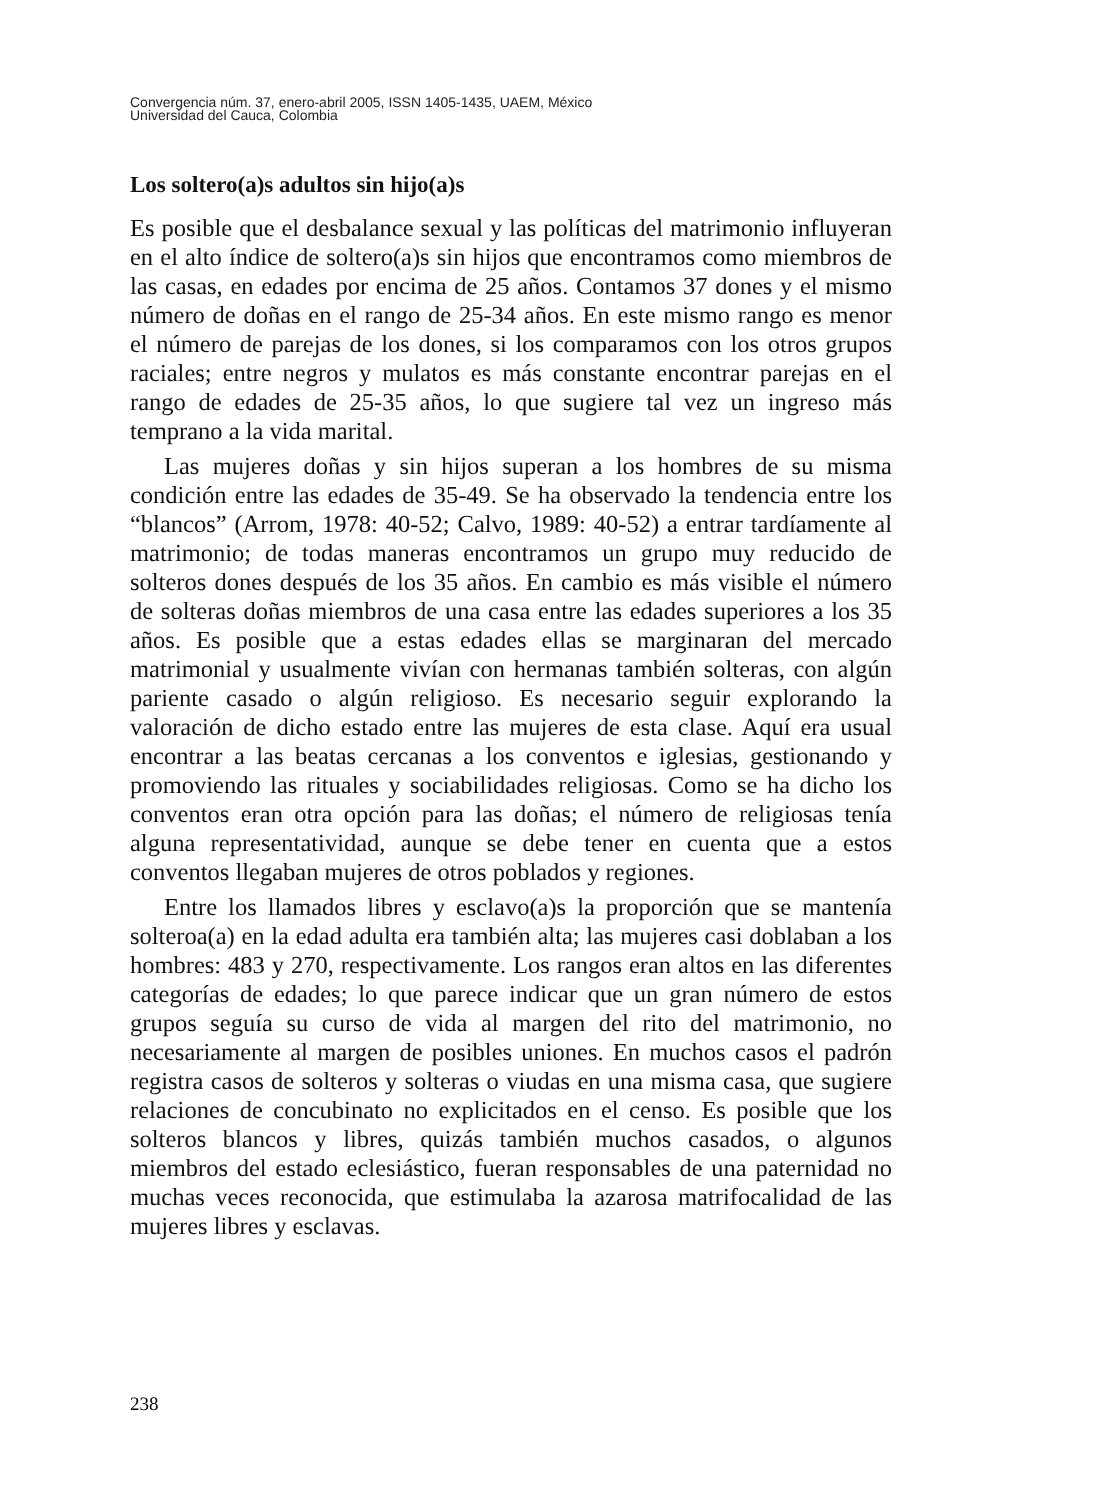Convergencia núm. 37, enero-abril 2005, ISSN 1405-1435, UAEM, México
Universidad del Cauca, Colombia
Los soltero(a)s adultos sin hijo(a)s
Es posible que el desbalance sexual y las políticas del matrimonio influyeran en el alto índice de soltero(a)s sin hijos que encontramos como miembros de las casas, en edades por encima de 25 años. Contamos 37 dones y el mismo número de doñas en el rango de 25-34 años. En este mismo rango es menor el número de parejas de los dones, si los comparamos con los otros grupos raciales; entre negros y mulatos es más constante encontrar parejas en el rango de edades de 25-35 años, lo que sugiere tal vez un ingreso más temprano a la vida marital.
Las mujeres doñas y sin hijos superan a los hombres de su misma condición entre las edades de 35-49. Se ha observado la tendencia entre los “blancos” (Arrom, 1978: 40-52; Calvo, 1989: 40-52) a entrar tardíamente al matrimonio; de todas maneras encontramos un grupo muy reducido de solteros dones después de los 35 años. En cambio es más visible el número de solteras doñas miembros de una casa entre las edades superiores a los 35 años. Es posible que a estas edades ellas se marginaran del mercado matrimonial y usualmente vivían con hermanas también solteras, con algún pariente casado o algún religioso. Es necesario seguir explorando la valoración de dicho estado entre las mujeres de esta clase. Aquí era usual encontrar a las beatas cercanas a los conventos e iglesias, gestionando y promoviendo las rituales y sociabilidades religiosas. Como se ha dicho los conventos eran otra opción para las doñas; el número de religiosas tenía alguna representatividad, aunque se debe tener en cuenta que a estos conventos llegaban mujeres de otros poblados y regiones.
Entre los llamados libres y esclavo(a)s la proporción que se mantenía solteroa(a) en la edad adulta era también alta; las mujeres casi doblaban a los hombres: 483 y 270, respectivamente. Los rangos eran altos en las diferentes categorías de edades; lo que parece indicar que un gran número de estos grupos seguía su curso de vida al margen del rito del matrimonio, no necesariamente al margen de posibles uniones. En muchos casos el padrón registra casos de solteros y solteras o viudas en una misma casa, que sugiere relaciones de concubinato no explicitados en el censo. Es posible que los solteros blancos y libres, quizás también muchos casados, o algunos miembros del estado eclesiástico, fueran responsables de una paternidad no muchas veces reconocida, que estimulaba la azarosa matrifocalidad de las mujeres libres y esclavas.
238